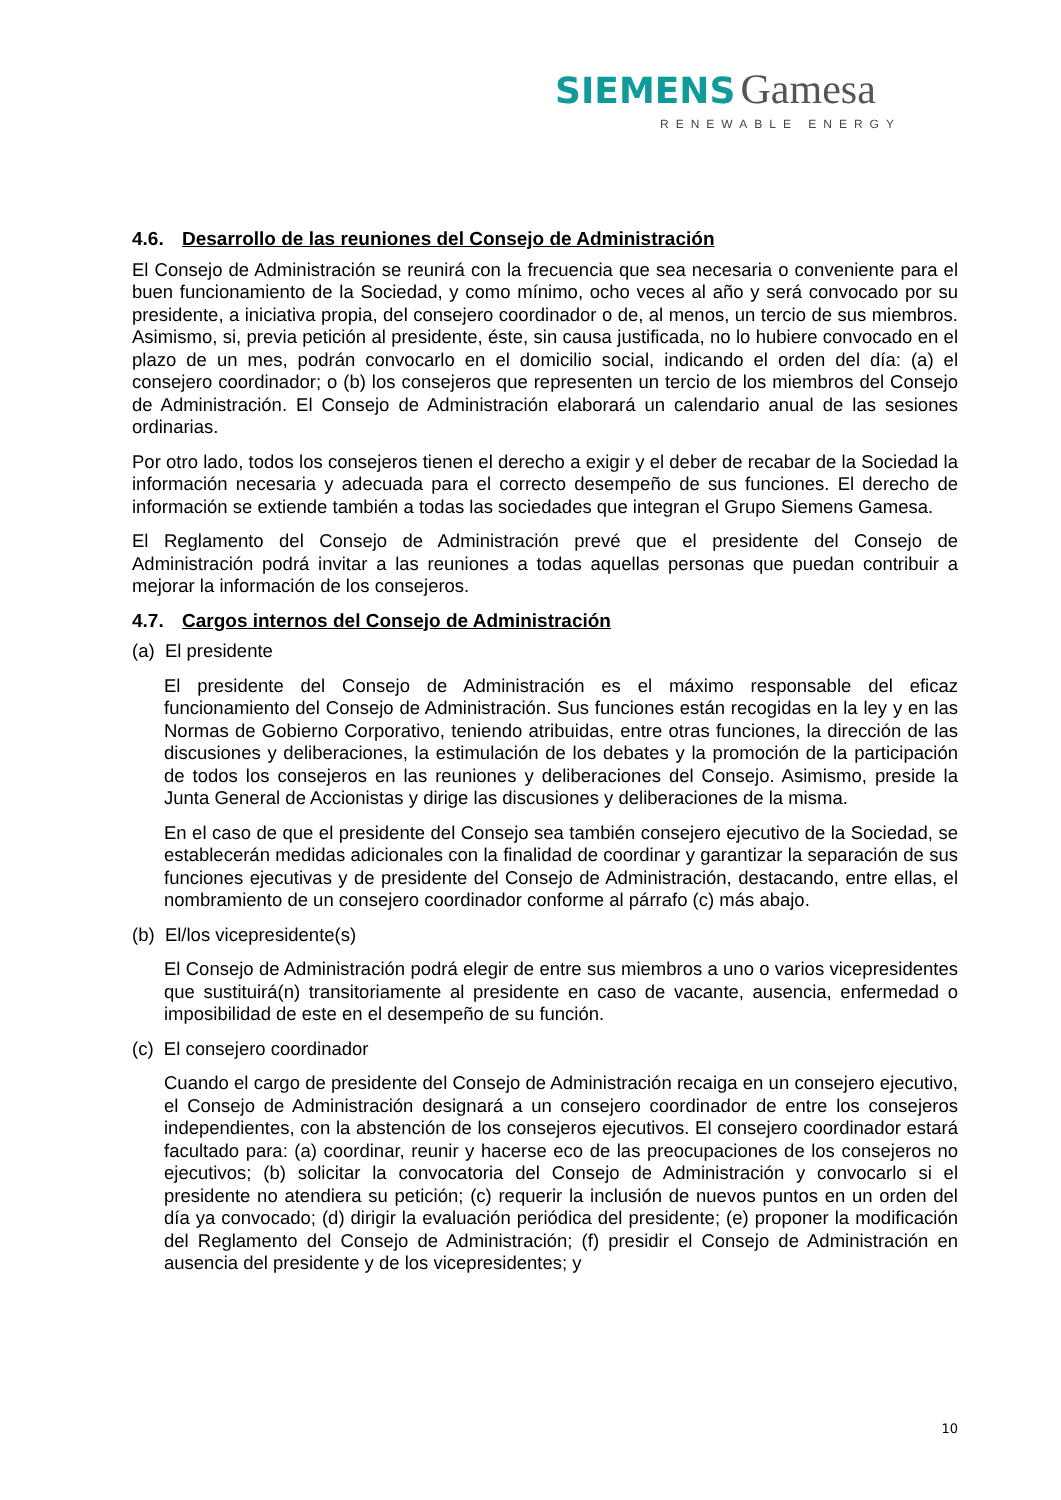SIEMENS Gamesa
RENEWABLE ENERGY
4.6. Desarrollo de las reuniones del Consejo de Administración
El Consejo de Administración se reunirá con la frecuencia que sea necesaria o conveniente para el buen funcionamiento de la Sociedad, y como mínimo, ocho veces al año y será convocado por su presidente, a iniciativa propia, del consejero coordinador o de, al menos, un tercio de sus miembros. Asimismo, si, previa petición al presidente, éste, sin causa justificada, no lo hubiere convocado en el plazo de un mes, podrán convocarlo en el domicilio social, indicando el orden del día: (a) el consejero coordinador; o (b) los consejeros que representen un tercio de los miembros del Consejo de Administración. El Consejo de Administración elaborará un calendario anual de las sesiones ordinarias.
Por otro lado, todos los consejeros tienen el derecho a exigir y el deber de recabar de la Sociedad la información necesaria y adecuada para el correcto desempeño de sus funciones. El derecho de información se extiende también a todas las sociedades que integran el Grupo Siemens Gamesa.
El Reglamento del Consejo de Administración prevé que el presidente del Consejo de Administración podrá invitar a las reuniones a todas aquellas personas que puedan contribuir a mejorar la información de los consejeros.
4.7. Cargos internos del Consejo de Administración
(a) El presidente
El presidente del Consejo de Administración es el máximo responsable del eficaz funcionamiento del Consejo de Administración. Sus funciones están recogidas en la ley y en las Normas de Gobierno Corporativo, teniendo atribuidas, entre otras funciones, la dirección de las discusiones y deliberaciones, la estimulación de los debates y la promoción de la participación de todos los consejeros en las reuniones y deliberaciones del Consejo. Asimismo, preside la Junta General de Accionistas y dirige las discusiones y deliberaciones de la misma.
En el caso de que el presidente del Consejo sea también consejero ejecutivo de la Sociedad, se establecerán medidas adicionales con la finalidad de coordinar y garantizar la separación de sus funciones ejecutivas y de presidente del Consejo de Administración, destacando, entre ellas, el nombramiento de un consejero coordinador conforme al párrafo (c) más abajo.
(b) El/los vicepresidente(s)
El Consejo de Administración podrá elegir de entre sus miembros a uno o varios vicepresidentes que sustituirá(n) transitoriamente al presidente en caso de vacante, ausencia, enfermedad o imposibilidad de este en el desempeño de su función.
(c) El consejero coordinador
Cuando el cargo de presidente del Consejo de Administración recaiga en un consejero ejecutivo, el Consejo de Administración designará a un consejero coordinador de entre los consejeros independientes, con la abstención de los consejeros ejecutivos. El consejero coordinador estará facultado para: (a) coordinar, reunir y hacerse eco de las preocupaciones de los consejeros no ejecutivos; (b) solicitar la convocatoria del Consejo de Administración y convocarlo si el presidente no atendiera su petición; (c) requerir la inclusión de nuevos puntos en un orden del día ya convocado; (d) dirigir la evaluación periódica del presidente; (e) proponer la modificación del Reglamento del Consejo de Administración; (f) presidir el Consejo de Administración en ausencia del presidente y de los vicepresidentes; y
10